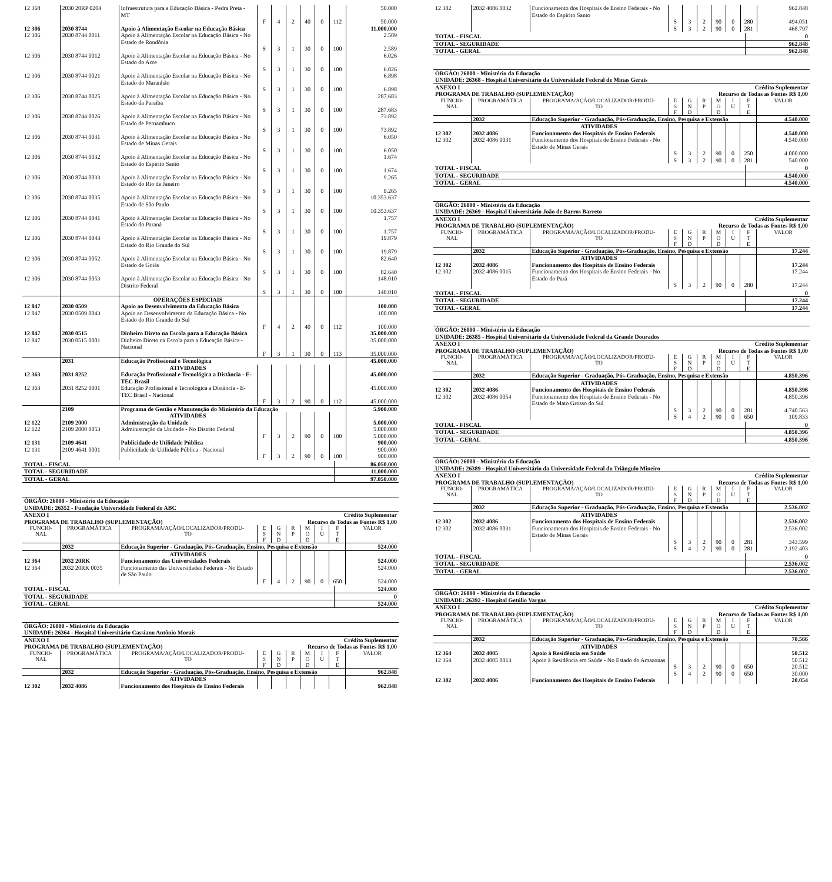| 12 368 | 2030 20RP 0204 | Infraestrutura para a Educação Básica - Pedra Preta - MT | | | | | | | 50.000 |
| | | | F | 4 | 2 | 40 | 0 | 112 | 50.000 |
| 12 306 | 2030 8744 | Apoio à Alimentação Escolar na Educação Básica | | | | | | | 11.000.000 |
| 12 306 | 2030 8744 0011 | Apoio à Alimentação Escolar na Educação Básica - No Estado de Rondônia | | | | | | | 2.589 |
| | | | S | 3 | 1 | 30 | 0 | 100 | 2.589 |
| 12 306 | 2030 8744 0012 | Apoio à Alimentação Escolar na Educação Básica - No Estado do Acre | | | | | | | 6.026 |
| | | | S | 3 | 1 | 30 | 0 | 100 | 6.026 |
| 12 306 | 2030 8744 0021 | Apoio à Alimentação Escolar na Educação Básica - No Estado do Maranhão | | | | | | | 6.898 |
| | | | S | 3 | 1 | 30 | 0 | 100 | 6.898 |
| 12 306 | 2030 8744 0025 | Apoio à Alimentação Escolar na Educação Básica - No Estado da Paraíba | | | | | | | 287.683 |
| | | | S | 3 | 1 | 30 | 0 | 100 | 287.683 |
| 12 306 | 2030 8744 0026 | Apoio à Alimentação Escolar na Educação Básica - No Estado de Pernambuco | | | | | | | 73.892 |
| | | | S | 3 | 1 | 30 | 0 | 100 | 73.892 |
| 12 306 | 2030 8744 0031 | Apoio à Alimentação Escolar na Educação Básica - No Estado de Minas Gerais | | | | | | | 6.050 |
| | | | S | 3 | 1 | 30 | 0 | 100 | 6.050 |
| 12 306 | 2030 8744 0032 | Apoio à Alimentação Escolar na Educação Básica - No Estado do Espírito Santo | | | | | | | 1.674 |
| | | | S | 3 | 1 | 30 | 0 | 100 | 1.674 |
| 12 306 | 2030 8744 0033 | Apoio à Alimentação Escolar na Educação Básica - No Estado do Rio de Janeiro | | | | | | | 9.265 |
| | | | S | 3 | 1 | 30 | 0 | 100 | 9.265 |
| 12 306 | 2030 8744 0035 | Apoio à Alimentação Escolar na Educação Básica - No Estado de São Paulo | | | | | | | 10.353.637 |
| | | | S | 3 | 1 | 30 | 0 | 100 | 10.353.637 |
| 12 306 | 2030 8744 0041 | Apoio à Alimentação Escolar na Educação Básica - No Estado do Paraná | | | | | | | 1.757 |
| | | | S | 3 | 1 | 30 | 0 | 100 | 1.757 |
| 12 306 | 2030 8744 0043 | Apoio à Alimentação Escolar na Educação Básica - No Estado do Rio Grande do Sul | | | | | | | 19.879 |
| | | | S | 3 | 1 | 30 | 0 | 100 | 19.879 |
| 12 306 | 2030 8744 0052 | Apoio à Alimentação Escolar na Educação Básica - No Estado de Goiás | | | | | | | 82.640 |
| | | | S | 3 | 1 | 30 | 0 | 100 | 82.640 |
| 12 306 | 2030 8744 0053 | Apoio à Alimentação Escolar na Educação Básica - No Distrito Federal | | | | | | | 148.010 |
| | | | S | 3 | 1 | 30 | 0 | 100 | 148.010 |
| | | OPERAÇÕES ESPECIAIS | | | | | | | |
| 12 847 | 2030 0509 | Apoio ao Desenvolvimento da Educação Básica | | | | | | | 100.000 |
| 12 847 | 2030 0509 0043 | Apoio ao Desenvolvimento da Educação Básica - No Estado do Rio Grande do Sul | | | | | | | 100.000 |
| | | | F | 4 | 2 | 40 | 0 | 112 | 100.000 |
| 12 847 | 2030 0515 | Dinheiro Direto na Escola para a Educação Básica | | | | | | | 35.000.000 |
| 12 847 | 2030 0515 0001 | Dinheiro Direto na Escola para a Educação Básica - Nacional | | | | | | | 35.000.000 |
| | | | F | 3 | 1 | 30 | 0 | 113 | 35.000.000 |
| | 2031 | Educação Profissional e Tecnológica | | | | | | | 45.000.000 |
| | | ATIVIDADES | | | | | | | |
| 12 363 | 2031 8252 | Educação Profissional e Tecnológica a Distância - E-TEC Brasil | | | | | | | 45.000.000 |
| 12 363 | 2031 8252 0001 | Educação Profissional e Tecnológica a Distância - E-TEC Brasil - Nacional | | | | | | | 45.000.000 |
| | | | F | 3 | 2 | 90 | 0 | 112 | 45.000.000 |
| | 2109 | Programa de Gestão e Manutenção do Ministério da Educação | | | | | | | 5.900.000 |
| | | ATIVIDADES | | | | | | | |
| 12 122 | 2109 2000 | Administração da Unidade | | | | | | | 5.000.000 |
| 12 122 | 2109 2000 0053 | Administração da Unidade - No Distrito Federal | | | | | | | 5.000.000 |
| | | | F | 3 | 2 | 90 | 0 | 100 | 5.000.000 |
| 12 131 | 2109 4641 | Publicidade de Utilidade Pública | | | | | | | 900.000 |
| 12 131 | 2109 4641 0001 | Publicidade de Utilidade Pública - Nacional | | | | | | | 900.000 |
| | | | F | 3 | 2 | 90 | 0 | 100 | 900.000 |
| TOTAL - FISCAL | 86.050.000 |
| TOTAL - SEGURIDADE | 11.000.000 |
| TOTAL - GERAL | 97.050.000 |
| ÓRGÃO: 26000 - Ministério da Educação | | | | | | | | | |
| UNIDADE: 26352 - Fundação Universidade Federal do ABC | | | | | | | | | |
| ANEXO I | | | | | Crédito Suplementar | | | | |
| PROGRAMA DE TRABALHO (SUPLEMENTAÇÃO) | | | | | Recurso de Todas as Fontes R$ 1,00 | | | | |
| FUNCIO- NAL | PROGRAMÁTICA | PROGRAMA/AÇÃO/LOCALIZADOR/PRODU- TO | E S F | G N D | R P | M O D | I U | F T E | VALOR |
| | 2032 | Educação Superior - Graduação, Pós-Graduação, Ensino, Pesquisa e Extensão | | | | | | | 524.000 |
| | | ATIVIDADES | | | | | | | |
| 12 364 | 2032 20RK | Funcionamento das Universidades Federais | | | | | | | 524.000 |
| 12 364 | 2032 20RK 0035 | Funcionamento das Universidades Federais - No Estado de São Paulo | | | | | | | 524.000 |
| | | | F | 4 | 2 | 90 | 0 | 650 | 524.000 |
| TOTAL - FISCAL | 524.000 |
| TOTAL - SEGURIDADE | 0 |
| TOTAL - GERAL | 524.000 |
| ÓRGÃO: 26000 - Ministério da Educação | | | | | | | | | |
| UNIDADE: 26364 - Hospital Universitário Cassiano Antônio Morais | | | | | | | | | |
| ANEXO I | | | | | Crédito Suplementar | | | | |
| PROGRAMA DE TRABALHO (SUPLEMENTAÇÃO) | | | | | Recurso de Todas as Fontes R$ 1,00 | | | | |
| FUNCIO- NAL | PROGRAMÁTICA | PROGRAMA/AÇÃO/LOCALIZADOR/PRODU- TO | E S F | G N D | R P | M O D | I U | F T E | VALOR |
| | 2032 | Educação Superior - Graduação, Pós-Graduação, Ensino, Pesquisa e Extensão | | | | | | | 962.848 |
| | | ATIVIDADES | | | | | | | |
| 12 302 | 2032 4086 | Funcionamento dos Hospitais de Ensino Federais | | | | | | | 962.848 |
| 12 302 | 2032 4086 0032 | Funcionamento dos Hospitais de Ensino Federais - No Estado do Espírito Santo | | | | | | | 962.848 |
| | | | S | 3 | 2 | 90 | 0 | 280 | 494.051 |
| | | | S | 3 | 2 | 90 | 0 | 281 | 468.797 |
| TOTAL - FISCAL | 0 |
| TOTAL - SEGURIDADE | 962.848 |
| TOTAL - GERAL | 962.848 |
| ÓRGÃO: 26000 - Ministério da Educação | | | | | | | | | |
| UNIDADE: 26368 - Hospital Universitário da Universidade Federal de Minas Gerais | | | | | | | | | |
| ANEXO I | | | | | Crédito Suplementar | | | | |
| PROGRAMA DE TRABALHO (SUPLEMENTAÇÃO) | | | | | Recurso de Todas as Fontes R$ 1,00 | | | | |
| FUNCIO- NAL | PROGRAMÁTICA | PROGRAMA/AÇÃO/LOCALIZADOR/PRODU- TO | E S F | G N D | R P | M O D | I U | F T E | VALOR |
| | 2032 | Educação Superior - Graduação, Pós-Graduação, Ensino, Pesquisa e Extensão | | | | | | | 4.540.000 |
| | | ATIVIDADES | | | | | | | |
| 12 302 | 2032 4086 | Funcionamento dos Hospitais de Ensino Federais | | | | | | | 4.540.000 |
| 12 302 | 2032 4086 0031 | Funcionamento dos Hospitais de Ensino Federais - No Estado de Minas Gerais | | | | | | | 4.540.000 |
| | | | S | 3 | 2 | 90 | 0 | 250 | 4.000.000 |
| | | | S | 3 | 2 | 90 | 0 | 281 | 540.000 |
| TOTAL - FISCAL | 0 |
| TOTAL - SEGURIDADE | 4.540.000 |
| TOTAL - GERAL | 4.540.000 |
| ÓRGÃO: 26000 - Ministério da Educação | | | | | | | | | |
| UNIDADE: 26369 - Hospital Universitário João de Barros Barreto | | | | | | | | | |
| ANEXO I | | | | | Crédito Suplementar | | | | |
| PROGRAMA DE TRABALHO (SUPLEMENTAÇÃO) | | | | | Recurso de Todas as Fontes R$ 1,00 | | | | |
| FUNCIO- NAL | PROGRAMÁTICA | PROGRAMA/AÇÃO/LOCALIZADOR/PRODU- TO | E S F | G N D | R P | M O D | I U | F T E | VALOR |
| | 2032 | Educação Superior - Graduação, Pós-Graduação, Ensino, Pesquisa e Extensão | | | | | | | 17.244 |
| | | ATIVIDADES | | | | | | | |
| 12 302 | 2032 4086 | Funcionamento dos Hospitais de Ensino Federais | | | | | | | 17.244 |
| 12 302 | 2032 4086 0015 | Funcionamento dos Hospitais de Ensino Federais - No Estado do Pará | | | | | | | 17.244 |
| | | | S | 3 | 2 | 90 | 0 | 280 | 17.244 |
| TOTAL - FISCAL | 0 |
| TOTAL - SEGURIDADE | 17.244 |
| TOTAL - GERAL | 17.244 |
| ÓRGÃO: 26000 - Ministério da Educação | | | | | | | | | |
| UNIDADE: 26385 - Hospital Universitário da Universidade Federal da Grande Dourados | | | | | | | | | |
| ANEXO I | | | | | Crédito Suplementar | | | | |
| PROGRAMA DE TRABALHO (SUPLEMENTAÇÃO) | | | | | Recurso de Todas as Fontes R$ 1,00 | | | | |
| FUNCIO- NAL | PROGRAMÁTICA | PROGRAMA/AÇÃO/LOCALIZADOR/PRODU- TO | E S F | G N D | R P | M O D | I U | F T E | VALOR |
| | 2032 | Educação Superior - Graduação, Pós-Graduação, Ensino, Pesquisa e Extensão | | | | | | | 4.850.396 |
| | | ATIVIDADES | | | | | | | |
| 12 302 | 2032 4086 | Funcionamento dos Hospitais de Ensino Federais | | | | | | | 4.850.396 |
| 12 302 | 2032 4086 0054 | Funcionamento dos Hospitais de Ensino Federais - No Estado de Mato Grosso do Sul | | | | | | | 4.850.396 |
| | | | S | 3 | 2 | 90 | 0 | 281 | 4.740.563 |
| | | | S | 4 | 2 | 90 | 0 | 650 | 109.833 |
| TOTAL - FISCAL | 0 |
| TOTAL - SEGURIDADE | 4.850.396 |
| TOTAL - GERAL | 4.850.396 |
| ÓRGÃO: 26000 - Ministério da Educação | | | | | | | | | |
| UNIDADE: 26389 - Hospital Universitário da Universidade Federal do Triângulo Mineiro | | | | | | | | | |
| ANEXO I | | | | | Crédito Suplementar | | | | |
| PROGRAMA DE TRABALHO (SUPLEMENTAÇÃO) | | | | | Recurso de Todas as Fontes R$ 1,00 | | | | |
| FUNCIO- NAL | PROGRAMÁTICA | PROGRAMA/AÇÃO/LOCALIZADOR/PRODU- TO | E S F | G N D | R P | M O D | I U | F T E | VALOR |
| | 2032 | Educação Superior - Graduação, Pós-Graduação, Ensino, Pesquisa e Extensão | | | | | | | 2.536.002 |
| | | ATIVIDADES | | | | | | | |
| 12 302 | 2032 4086 | Funcionamento dos Hospitais de Ensino Federais | | | | | | | 2.536.002 |
| 12 302 | 2032 4086 0031 | Funcionamento dos Hospitais de Ensino Federais - No Estado de Minas Gerais | | | | | | | 2.536.002 |
| | | | S | 3 | 2 | 90 | 0 | 281 | 343.599 |
| | | | S | 4 | 2 | 90 | 0 | 281 | 2.192.403 |
| TOTAL - FISCAL | 0 |
| TOTAL - SEGURIDADE | 2.536.002 |
| TOTAL - GERAL | 2.536.002 |
| ÓRGÃO: 26000 - Ministério da Educação | | | | | | | | | |
| UNIDADE: 26392 - Hospital Getúlio Vargas | | | | | | | | | |
| ANEXO I | | | | | Crédito Suplementar | | | | |
| PROGRAMA DE TRABALHO (SUPLEMENTAÇÃO) | | | | | Recurso de Todas as Fontes R$ 1,00 | | | | |
| FUNCIO- NAL | PROGRAMÁTICA | PROGRAMA/AÇÃO/LOCALIZADOR/PRODU- TO | E S F | G N D | R P | M O D | I U | F T E | VALOR |
| | 2032 | Educação Superior - Graduação, Pós-Graduação, Ensino, Pesquisa e Extensão | | | | | | | 70.566 |
| | | ATIVIDADES | | | | | | | |
| 12 364 | 2032 4005 | Apoio à Residência em Saúde | | | | | | | 50.512 |
| 12 364 | 2032 4005 0013 | Apoio à Residência em Saúde - No Estado do Amazonas | | | | | | | 50.512 |
| | | | S | 3 | 2 | 90 | 0 | 650 | 20.512 |
| | | | S | 4 | 2 | 90 | 0 | 650 | 30.000 |
| 12 302 | 2032 4086 | Funcionamento dos Hospitais de Ensino Federais | | | | | | | 20.054 |